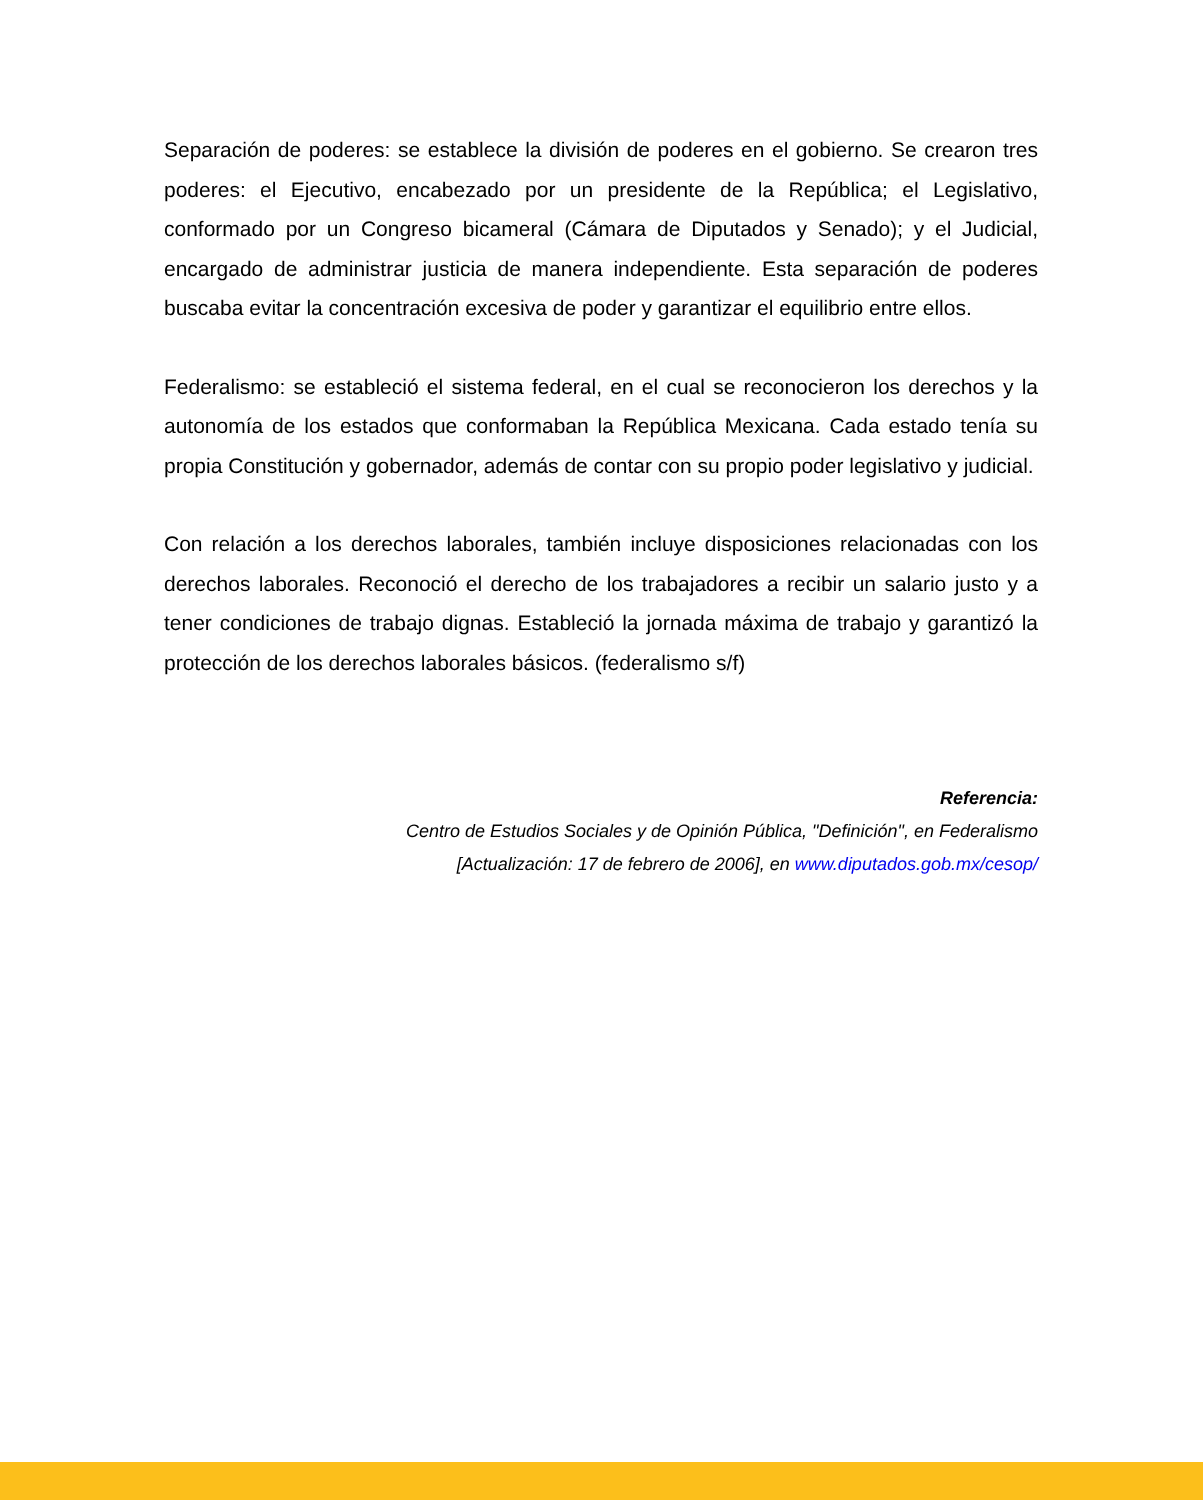Separación de poderes: se establece la división de poderes en el gobierno. Se crearon tres poderes: el Ejecutivo, encabezado por un presidente de la República; el Legislativo, conformado por un Congreso bicameral (Cámara de Diputados y Senado); y el Judicial, encargado de administrar justicia de manera independiente. Esta separación de poderes buscaba evitar la concentración excesiva de poder y garantizar el equilibrio entre ellos.
Federalismo: se estableció el sistema federal, en el cual se reconocieron los derechos y la autonomía de los estados que conformaban la República Mexicana. Cada estado tenía su propia Constitución y gobernador, además de contar con su propio poder legislativo y judicial.
Con relación a los derechos laborales, también incluye disposiciones relacionadas con los derechos laborales. Reconoció el derecho de los trabajadores a recibir un salario justo y a tener condiciones de trabajo dignas. Estableció la jornada máxima de trabajo y garantizó la protección de los derechos laborales básicos. (federalismo s/f)
Referencia:
Centro de Estudios Sociales y de Opinión Pública, "Definición", en Federalismo
[Actualización: 17 de febrero de 2006], en www.diputados.gob.mx/cesop/